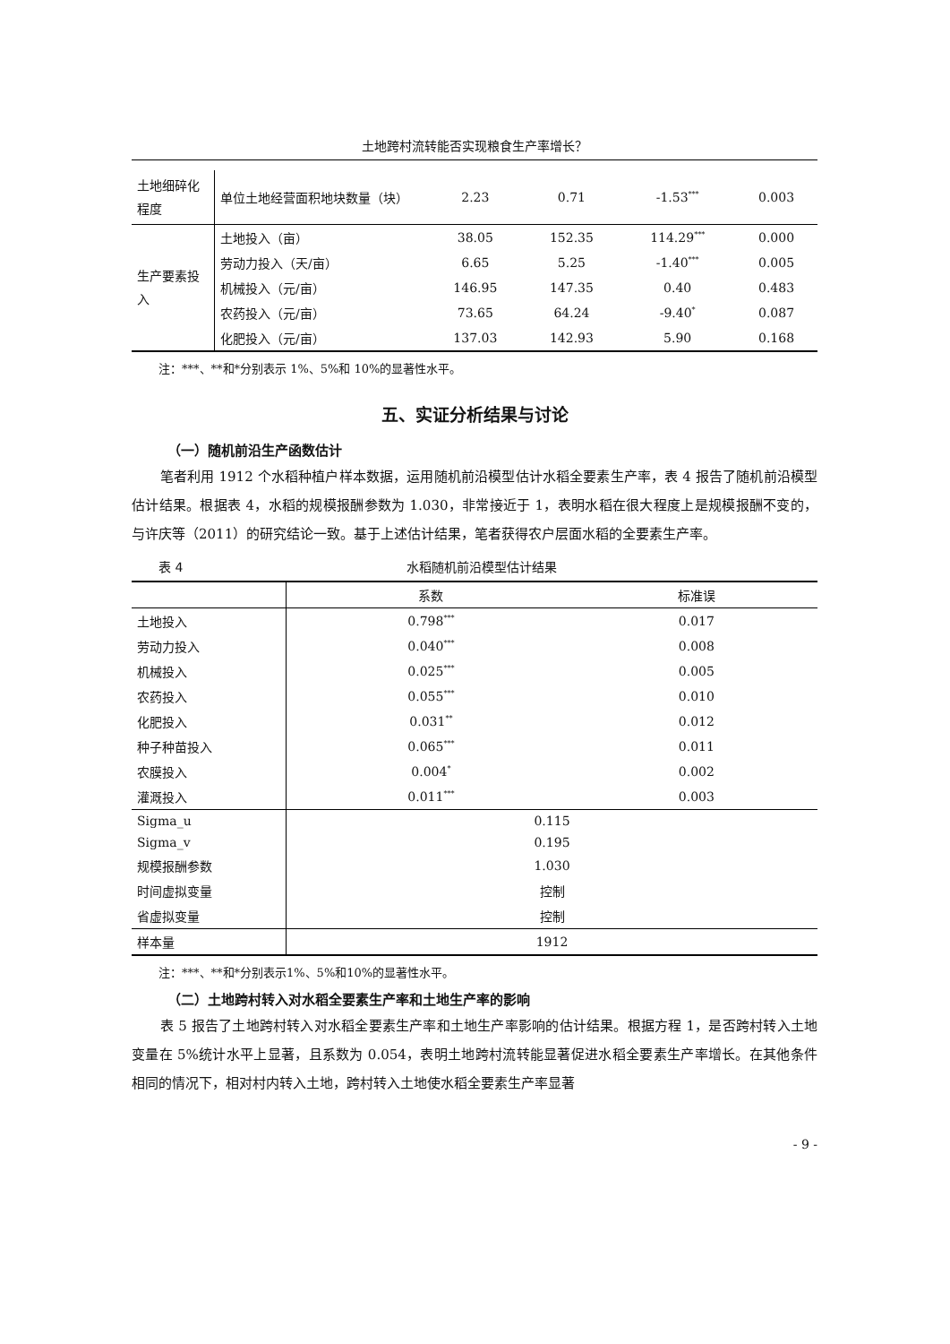土地跨村流转能否实现粮食生产率增长？
| 土地细碎化程度 | 单位土地经营面积地块数量（块） | 2.23 | 0.71 | -1.53<sup>***</sup> | 0.003 |
| 生产要素投入 | 土地投入（亩） | 38.05 | 152.35 | 114.29<sup>***</sup> | 0.000 |
| | 劳动力投入（天/亩） | 6.65 | 5.25 | -1.40<sup>***</sup> | 0.005 |
| | 机械投入（元/亩） | 146.95 | 147.35 | 0.40 | 0.483 |
| | 农药投入（元/亩） | 73.65 | 64.24 | -9.40<sup>*</sup> | 0.087 |
| | 化肥投入（元/亩） | 137.03 | 142.93 | 5.90 | 0.168 |
注：***、**和*分别表示 1%、5%和 10%的显著性水平。
五、实证分析结果与讨论
（一）随机前沿生产函数估计
笔者利用 1912 个水稻种植户样本数据，运用随机前沿模型估计水稻全要素生产率，表 4 报告了随机前沿模型估计结果。根据表 4，水稻的规模报酬参数为 1.030，非常接近于 1，表明水稻在很大程度上是规模报酬不变的，与许庆等（2011）的研究结论一致。基于上述估计结果，笔者获得农户层面水稻的全要素生产率。
表 4 水稻随机前沿模型估计结果
| | 系数 | 标准误 |
| 土地投入 | 0.798<sup>***</sup> | 0.017 |
| 劳动力投入 | 0.040<sup>***</sup> | 0.008 |
| 机械投入 | 0.025<sup>***</sup> | 0.005 |
| 农药投入 | 0.055<sup>***</sup> | 0.010 |
| 化肥投入 | 0.031<sup>**</sup> | 0.012 |
| 种子种苗投入 | 0.065<sup>***</sup> | 0.011 |
| 农膜投入 | 0.004<sup>*</sup> | 0.002 |
| 灌溉投入 | 0.011<sup>***</sup> | 0.003 |
| Sigma_u | 0.115 | |
| Sigma_v | 0.195 | |
| 规模报酬参数 | 1.030 | |
| 时间虚拟变量 | 控制 | |
| 省虚拟变量 | 控制 | |
| 样本量 | 1912 | |
注：***、**和*分别表示1%、5%和10%的显著性水平。
（二）土地跨村转入对水稻全要素生产率和土地生产率的影响
表 5 报告了土地跨村转入对水稻全要素生产率和土地生产率影响的估计结果。根据方程 1，是否跨村转入土地变量在 5%统计水平上显著，且系数为 0.054，表明土地跨村流转能显著促进水稻全要素生产率增长。在其他条件相同的情况下，相对村内转入土地，跨村转入土地使水稻全要素生产率显著
- 9 -